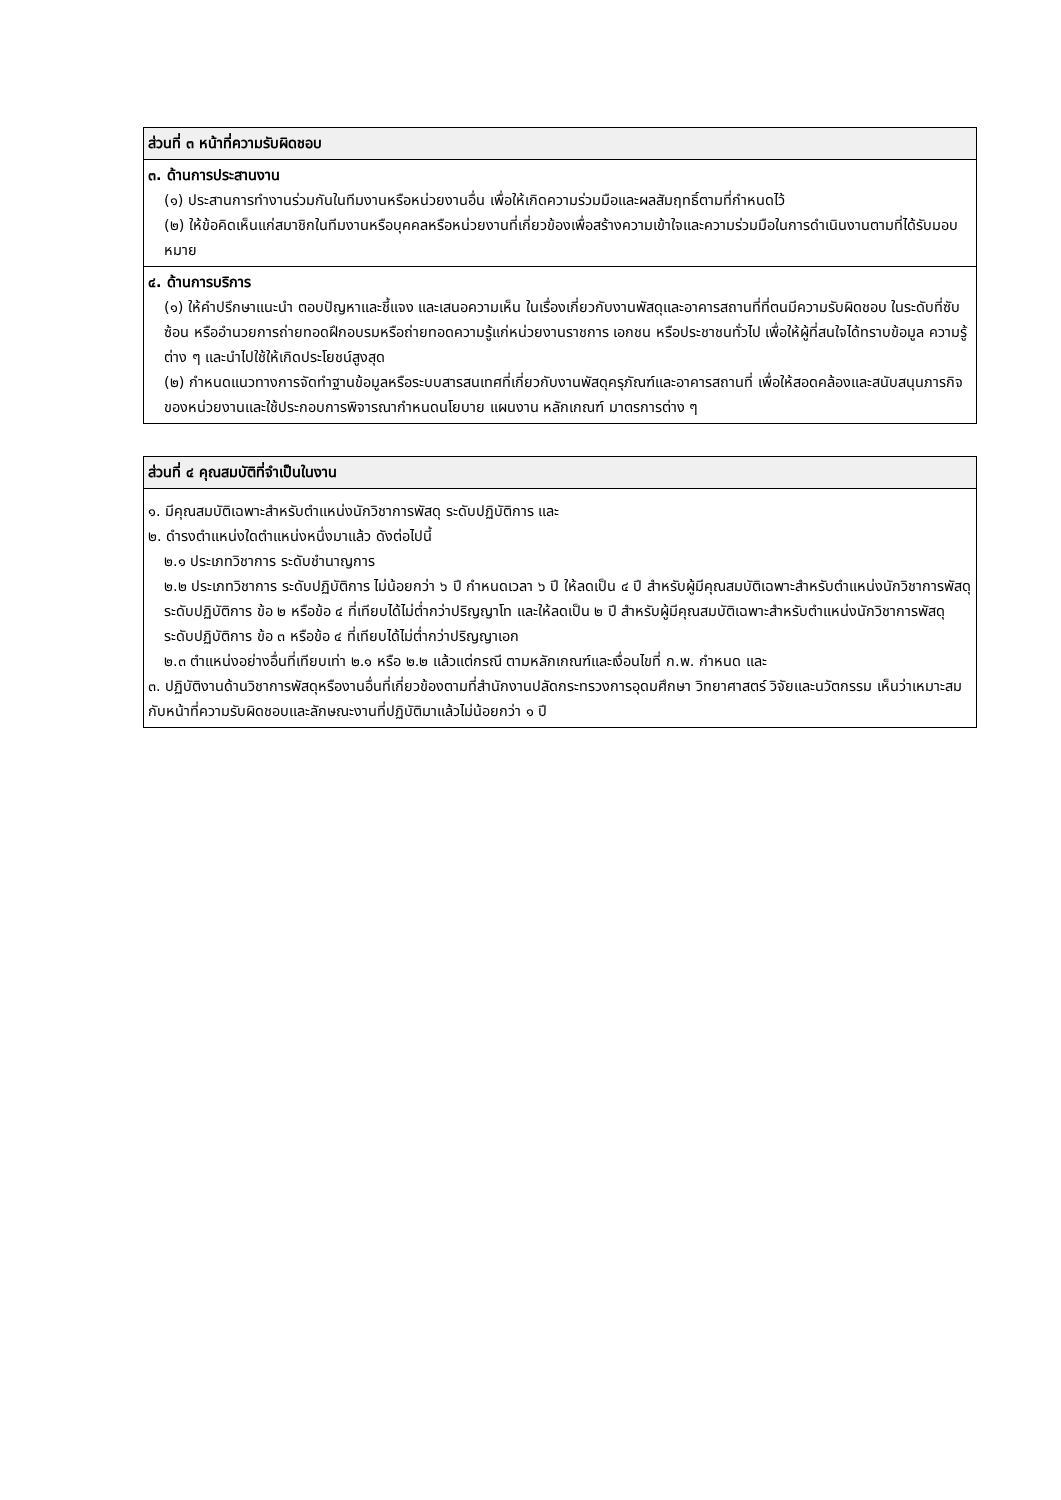| ส่วนที่ ๓ หน้าที่ความรับผิดชอบ |
| --- |
| ๓. ด้านการประสานงาน (๑) ประสานการทำงานร่วมกันในทีมงานหรือหน่วยงานอื่น เพื่อให้เกิดความร่วมมือและผลสัมฤทธิ์ตามที่กำหนดไว้ (๒) ให้ข้อคิดเห็นแก่สมาชิกในทีมงานหรือบุคคลหรือหน่วยงานที่เกี่ยวข้องเพื่อสร้างความเข้าใจและความร่วมมือในการดำเนินงานตามที่ได้รับมอบหมาย |
| ๔. ด้านการบริการ (๑) ให้คำปรึกษาแนะนำ ตอบปัญหาและชี้แจง และเสนอความเห็น ในเรื่องเกี่ยวกับงานพัสดุและอาคารสถานที่ที่ตนมีความรับผิดชอบ ในระดับที่ซับซ้อน หรืออำนวยการถ่ายทอดฝึกอบรมหรือถ่ายทอดความรู้แก่หน่วยงานราชการ เอกชน หรือประชาชนทั่วไป เพื่อให้ผู้ที่สนใจได้ทราบข้อมูล ความรู้ต่าง ๆ และนำไปใช้ให้เกิดประโยชน์สูงสุด (๒) กำหนดแนวทางการจัดทำฐานข้อมูลหรือระบบสารสนเทศที่เกี่ยวกับงานพัสดุครุภัณฑ์และอาคารสถานที่ เพื่อให้สอดคล้องและสนับสนุนภารกิจของหน่วยงานและใช้ประกอบการพิจารณากำหนดนโยบาย แผนงาน หลักเกณฑ์ มาตรการต่าง ๆ |
| ส่วนที่ ๔ คุณสมบัติที่จำเป็นในงาน |
| --- |
| ๑. มีคุณสมบัติเฉพาะสำหรับตำแหน่งนักวิชาการพัสดุ ระดับปฏิบัติการ และ ๒. ดำรงตำแหน่งใดตำแหน่งหนึ่งมาแล้ว ดังต่อไปนี้ ๒.๑ ประเภทวิชาการ ระดับชำนาญการ ๒.๒ ประเภทวิชาการ ระดับปฏิบัติการ ไม่น้อยกว่า ๖ ปี กำหนดเวลา ๖ ปี ให้ลดเป็น ๔ ปี สำหรับผู้มีคุณสมบัติเฉพาะสำหรับตำแหน่งนักวิชาการพัสดุ ระดับปฏิบัติการ ข้อ ๒ หรือข้อ ๔ ที่เทียบได้ไม่ต่ำกว่าปริญญาโท และให้ลดเป็น ๒ ปี สำหรับผู้มีคุณสมบัติเฉพาะสำหรับตำแหน่งนักวิชาการพัสดุ ระดับปฏิบัติการ ข้อ ๓ หรือข้อ ๔ ที่เทียบได้ไม่ต่ำกว่าปริญญาเอก ๒.๓ ตำแหน่งอย่างอื่นที่เทียบเท่า ๒.๑ หรือ ๒.๒ แล้วแต่กรณี ตามหลักเกณฑ์และเงื่อนไขที่ ก.พ. กำหนด และ ๓. ปฏิบัติงานด้านวิชาการพัสดุหรืองานอื่นที่เกี่ยวข้องตามที่สำนักงานปลัดกระทรวงการอุดมศึกษา วิทยาศาสตร์ วิจัยและนวัตกรรม เห็นว่าเหมาะสมกับหน้าที่ความรับผิดชอบและลักษณะงานที่ปฏิบัติมาแล้วไม่น้อยกว่า ๑ ปี |